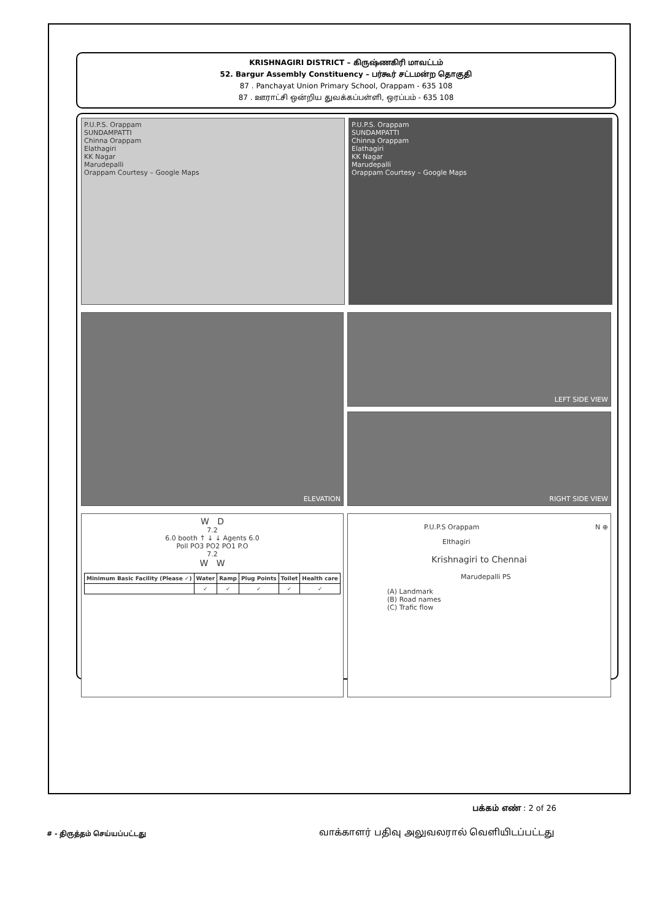KRISHNAGIRI DISTRICT – கிருஷ்ணகிரி மாவட்டம்
52. Bargur Assembly Constituency – பர்கூர் சட்டமன்ற தொகுதி
87 . Panchayat Union Primary School, Orappam - 635 108
87 . ஊராட்சி ஒன்றிய துவக்கப்பள்ளி, ஒரப்பம் - 635 108
P.U.P.S. Orappam
SUNDAMPATTI
Chinna Orappam
Elathagiri
KK Nagar
Marudepalli
Orappam Courtesy – Google Maps
P.U.P.S. Orappam
SUNDAMPATTI
Chinna Orappam
Elathagiri
KK Nagar
Marudepalli
Orappam Courtesy – Google Maps
ELEVATION
LEFT SIDE VIEW
RIGHT SIDE VIEW
W D
7.2
6.0 booth ↑ ↓ ↓ Agents 6.0
Poll PO3 PO2 PO1 P.O
7.2
W W
| Minimum Basic Facility (Please ✓) | Water | Ramp | Plug Points | Toilet | Health care |
| --- | --- | --- | --- | --- | --- |
| | ✓ | ✓ | ✓ | ✓ | ✓ |
P.U.P.S Orappam N ⊕
Elthagiri
Krishnagiri to Chennai
Marudepalli PS
(A) Landmark
(B) Road names
(C) Trafic flow
பக்கம் எண் : 2 of 26
# - திருத்தம் செய்யப்பட்டது
வாக்காளர் பதிவு அலுவலரால் வெளியிடப்பட்டது